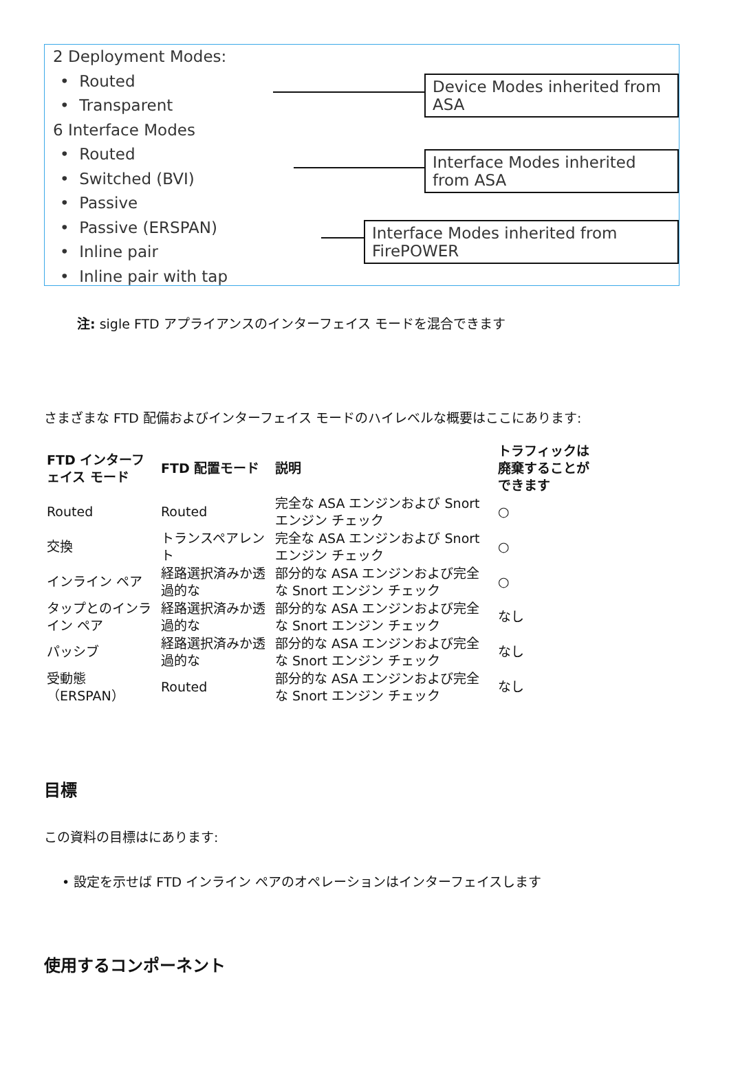2 Deployment Modes:
• Routed
• Transparent
6 Interface Modes
• Routed
• Switched (BVI)
• Passive
• Passive (ERSPAN)
• Inline pair
• Inline pair with tap
Device Modes inherited from ASA
Interface Modes inherited from ASA
Interface Modes inherited from FirePOWER
注: sigle FTD アプライアンスのインターフェイス モードを混合できます
さまざまな FTD 配備およびインターフェイス モードのハイレベルな概要はここにあります:
| FTD インターフェイス モード | FTD 配置モード | 説明 | トラフィックは廃棄することができます |
| --- | --- | --- | --- |
| Routed | Routed | 完全な ASA エンジンおよび Snort エンジン チェック | ○ |
| 交換 | トランスペアレント | 完全な ASA エンジンおよび Snort エンジン チェック | ○ |
| インライン ペア | 経路選択済みか透過的な | 部分的な ASA エンジンおよび完全な Snort エンジン チェック | ○ |
| タップとのインライン ペア | 経路選択済みか透過的な | 部分的な ASA エンジンおよび完全な Snort エンジン チェック | なし |
| パッシブ | 経路選択済みか透過的な | 部分的な ASA エンジンおよび完全な Snort エンジン チェック | なし |
| 受動態（ERSPAN） | Routed | 部分的な ASA エンジンおよび完全な Snort エンジン チェック | なし |
目標
この資料の目標はにあります:
• 設定を示せば FTD インライン ペアのオペレーションはインターフェイスします
使用するコンポーネント